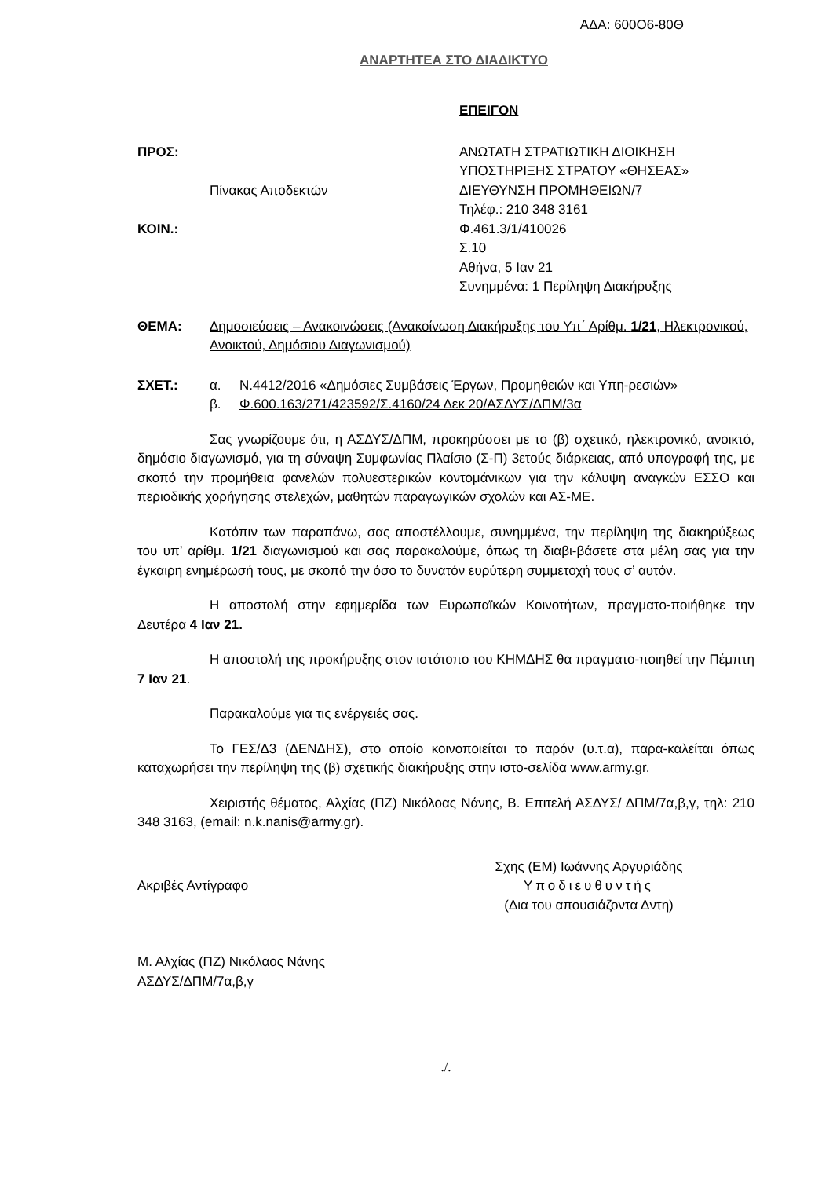ΑΔΑ: 600Ο6-80Θ
ΑΝΑΡΤΗΤΕΑ ΣΤΟ ΔΙΑΔΙΚΤΥΟ
ΕΠΕΙΓΟΝ
ΠΡΟΣ:
Πίνακας Αποδεκτών
ΚΟΙΝ.:
ΑΝΩΤΑΤΗ ΣΤΡΑΤΙΩΤΙΚΗ ΔΙΟΙΚΗΣΗ
ΥΠΟΣΤΗΡΙΞΗΣ ΣΤΡΑΤΟΥ «ΘΗΣΕΑΣ»
ΔΙΕΥΘΥΝΣΗ ΠΡΟΜΗΘΕΙΩΝ/7
Τηλέφ.: 210 348 3161
Φ.461.3/1/410026
Σ.10
Αθήνα, 5 Ιαν 21
Συνημμένα: 1 Περίληψη Διακήρυξης
ΘΕΜΑ: Δημοσιεύσεις – Ανακοινώσεις (Ανακοίνωση Διακήρυξης του Υπ΄ Αρίθμ. 1/21, Ηλεκτρονικού, Ανοικτού, Δημόσιου Διαγωνισμού)
ΣΧΕΤ.: α. Ν.4412/2016 «Δημόσιες Συμβάσεις Έργων, Προμηθειών και Υπη-ρεσιών»
β. Φ.600.163/271/423592/Σ.4160/24 Δεκ 20/ΑΣΔΥΣ/ΔΠΜ/3α
Σας γνωρίζουμε ότι, η ΑΣΔΥΣ/ΔΠΜ, προκηρύσσει με το (β) σχετικό, ηλεκτρονικό, ανοικτό, δημόσιο διαγωνισμό, για τη σύναψη Συμφωνίας Πλαίσιο (Σ-Π) 3ετούς διάρκειας, από υπογραφή της, με σκοπό την προμήθεια φανελών πολυεστερικών κοντομάνικων για την κάλυψη αναγκών ΕΣΣΟ και περιοδικής χορήγησης στελεχών, μαθητών παραγωγικών σχολών και ΑΣ-ΜΕ.
Κατόπιν των παραπάνω, σας αποστέλλουμε, συνημμένα, την περίληψη της διακηρύξεως του υπ’ αρίθμ. 1/21 διαγωνισμού και σας παρακαλούμε, όπως τη διαβι-βάσετε στα μέλη σας για την έγκαιρη ενημέρωσή τους, με σκοπό την όσο το δυνατόν ευρύτερη συμμετοχή τους σ’ αυτόν.
Η αποστολή στην εφημερίδα των Ευρωπαϊκών Κοινοτήτων, πραγματο-ποιήθηκε την Δευτέρα 4 Ιαν 21.
Η αποστολή της προκήρυξης στον ιστότοπο του ΚΗΜΔΗΣ θα πραγματο-ποιηθεί την Πέμπτη 7 Ιαν 21.
Παρακαλούμε για τις ενέργειές σας.
Το ΓΕΣ/Δ3 (ΔΕΝΔΗΣ), στο οποίο κοινοποιείται το παρόν (υ.τ.α), παρα-καλείται όπως καταχωρήσει την περίληψη της (β) σχετικής διακήρυξης στην ιστο-σελίδα www.army.gr.
Χειριστής θέματος, Αλχίας (ΠΖ) Νικόλοας Νάνης, Β. Επιτελή ΑΣΔΥΣ/ ΔΠΜ/7α,β,γ, τηλ: 210 348 3163, (email: n.k.nanis@army.gr).
Ακριβές Αντίγραφο
Σχης (ΕΜ) Ιωάννης Αργυριάδης
Υποδιευθυντής
(Δια του απουσιάζοντα Δντη)
Μ. Αλχίας (ΠΖ) Νικόλαος Νάνης
ΑΣΔΥΣ/ΔΠΜ/7α,β,γ
./.